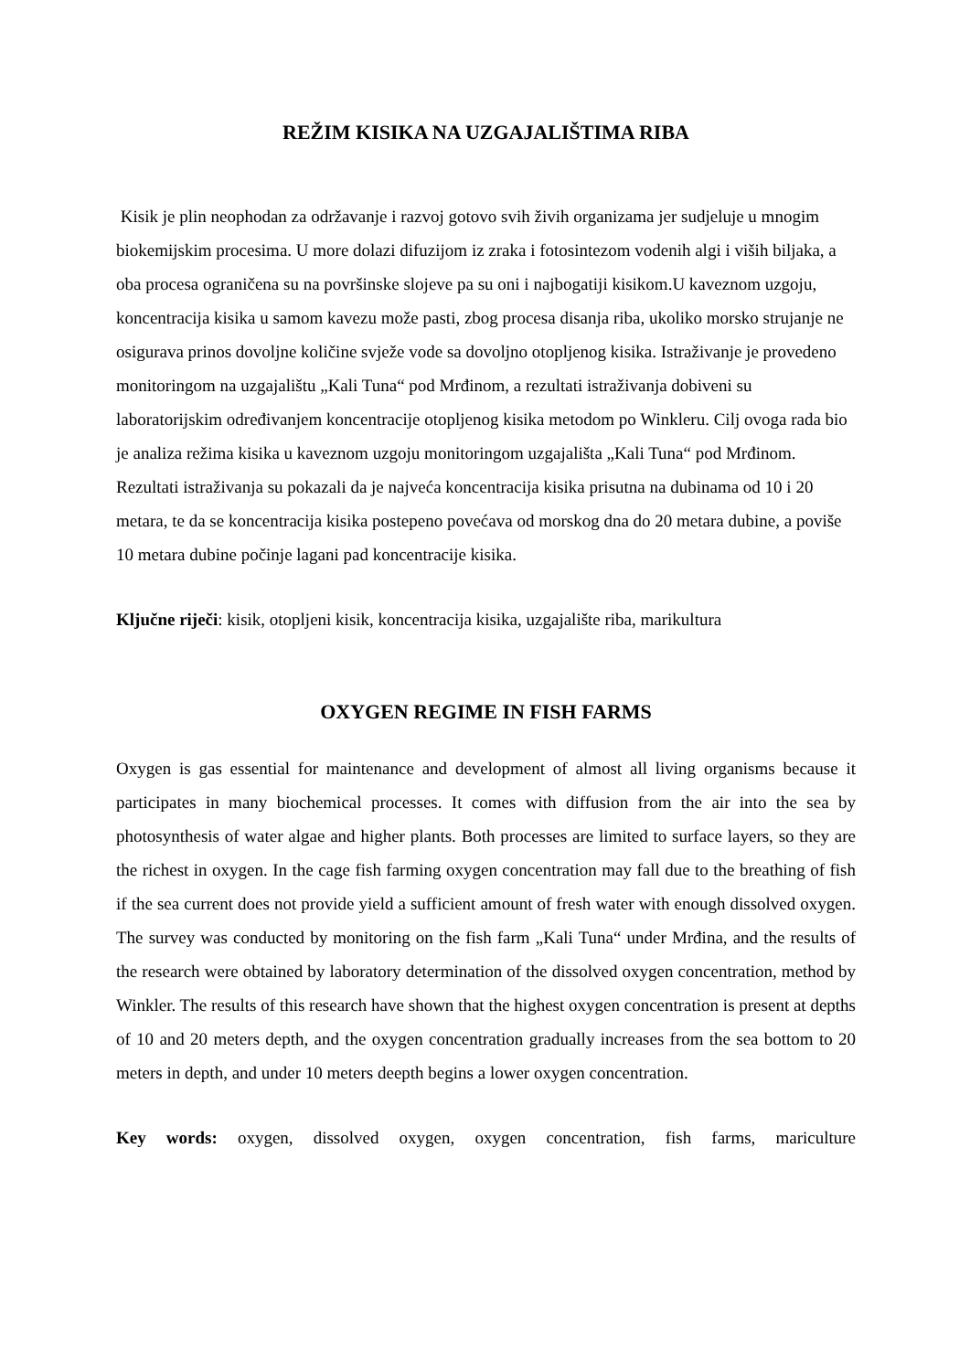REŽIM KISIKA NA UZGAJALIŠTIMA RIBA
Kisik je plin neophodan za održavanje i razvoj gotovo svih živih organizama jer sudjeluje u mnogim biokemijskim procesima. U more dolazi difuzijom iz zraka i fotosintezom vodenih algi i viših biljaka, a oba procesa ograničena su na površinske slojeve pa su oni i najbogatiji kisikom.U kaveznom uzgoju, koncentracija kisika u samom kavezu može pasti, zbog procesa disanja riba, ukoliko morsko strujanje ne osigurava prinos dovoljne količine svježe vode sa dovoljno otopljenog kisika. Istraživanje je provedeno monitoringom na uzgajalištu „Kali Tuna“ pod Mrđinom, a rezultati istraživanja dobiveni su laboratorijskim određivanjem koncentracije otopljenog kisika metodom po Winkleru. Cilj ovoga rada bio je analiza režima kisika u kaveznom uzgoju monitoringom uzgajališta „Kali Tuna“ pod Mrđinom. Rezultati istraživanja su pokazali da je najveća koncentracija kisika prisutna na dubinama od 10 i 20 metara, te da se koncentracija kisika postepeno povećava od morskog dna do 20 metara dubine, a poviše 10 metara dubine počinje lagani pad koncentracije kisika.
Ključne riječi: kisik, otopljeni kisik, koncentracija kisika, uzgajalište riba, marikultura
OXYGEN REGIME IN FISH FARMS
Oxygen is gas essential for maintenance and development of almost all living organisms because it participates in many biochemical processes. It comes with diffusion from the air into the sea by photosynthesis of water algae and higher plants. Both processes are limited to surface layers, so they are the richest in oxygen. In the cage fish farming oxygen concentration may fall due to the breathing of fish if the sea current does not provide yield a sufficient amount of fresh water with enough dissolved oxygen. The survey was conducted by monitoring on the fish farm „Kali Tuna“ under Mrđina, and the results of the research were obtained by laboratory determination of the dissolved oxygen concentration, method by Winkler. The results of this research have shown that the highest oxygen concentration is present at depths of 10 and 20 meters depth, and the oxygen concentration gradually increases from the sea bottom to 20 meters in depth, and under 10 meters deepth begins a lower oxygen concentration.
Key words: oxygen, dissolved oxygen, oxygen concentration, fish farms, mariculture